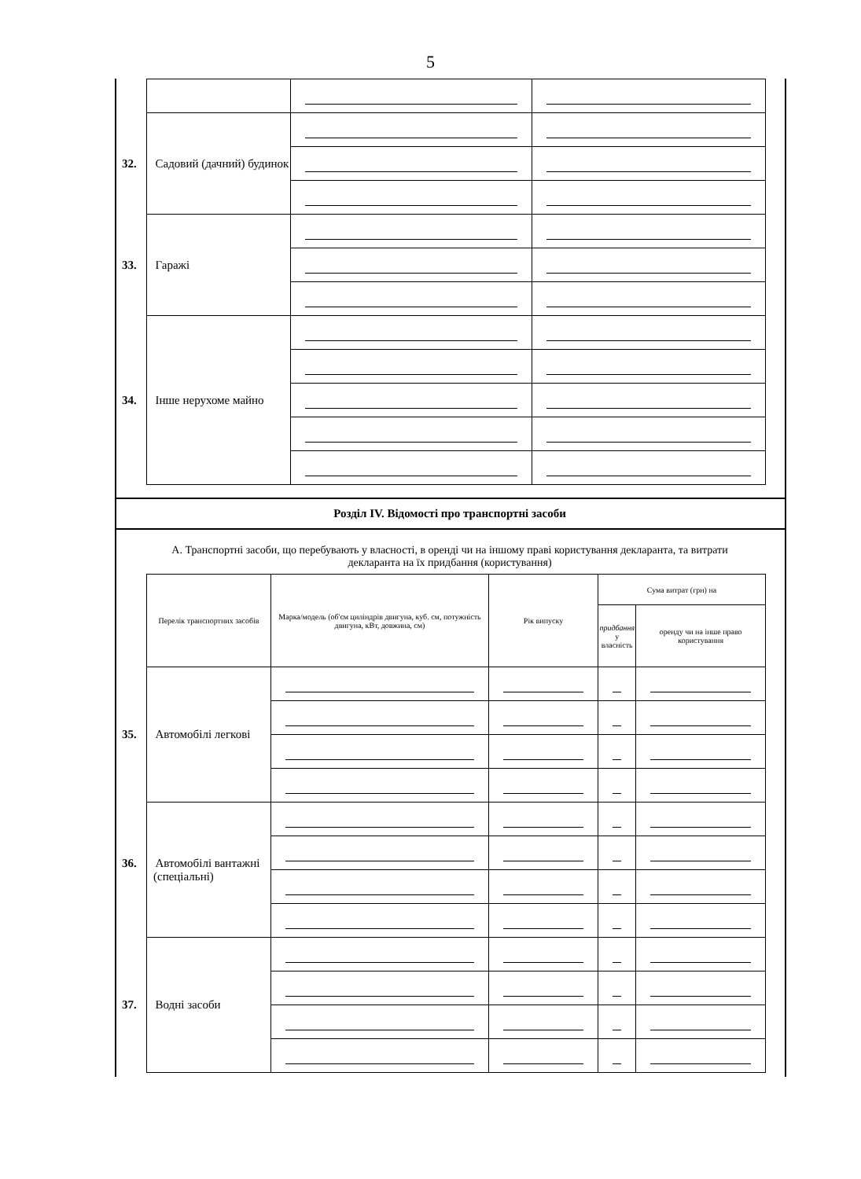5
| 32. Садовий (дачний) будинок | | |
| 33. Гаражі | | |
| 34. Інше нерухоме майно | | |
Розділ IV. Відомості про транспортні засоби
А. Транспортні засоби, що перебувають у власності, в оренді чи на іншому праві користування декларанта, та витрати декларанта на їх придбання (користування)
| Перелік транспортних засобів | Марка/модель (об'єм циліндрів двигуна, куб. см, потужність двигуна, кВт, довжина, см) | Рік випуску | Сума витрат (грн) на | |
| --- | --- | --- | --- | --- |
| | | | придбання у власність | оренду чи на інше право користування |
| 35. Автомобілі легкові | | | | |
| 36. Автомобілі вантажні (спеціальні) | | | | |
| 37. Водні засоби | | | | |